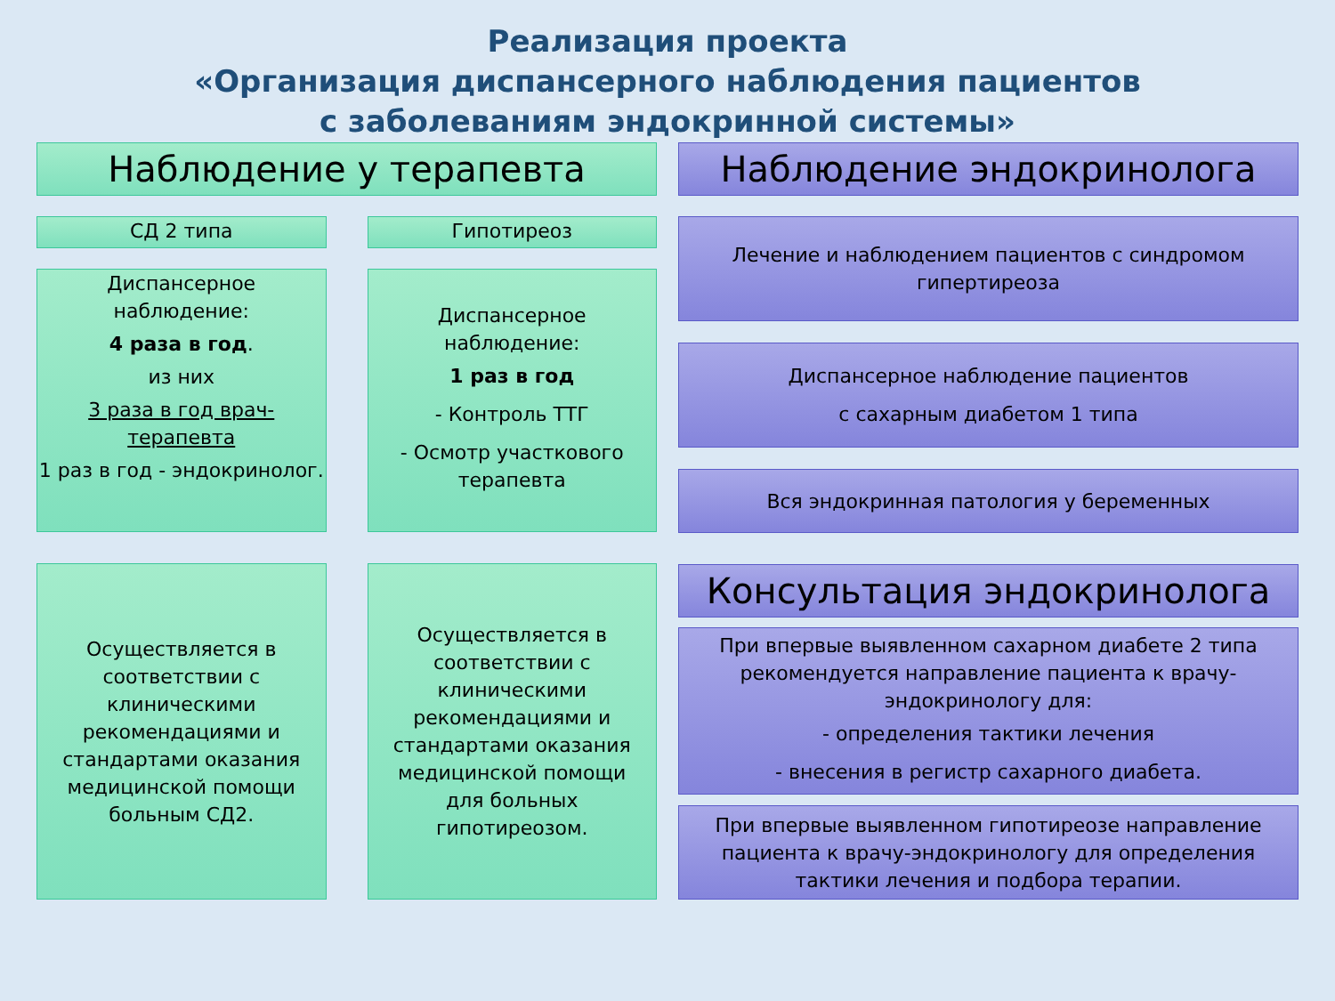Реализация проекта
«Организация диспансерного наблюдения пациентов
с заболеваниям эндокринной системы»
Наблюдение у терапевта
СД 2 типа
Диспансерное наблюдение:
4 раза в год.
из них
3 раза в год врач-терапевта
1 раз в год - эндокринолог.
Осуществляется в соответствии с клиническими рекомендациями и стандартами оказания медицинской помощи больным СД2.
Гипотиреоз
Диспансерное наблюдение:
1 раз в год
- Контроль ТТГ
- Осмотр участкового терапевта
Осуществляется в соответствии с клиническими рекомендациями и стандартами оказания медицинской помощи для больных гипотиреозом.
Наблюдение эндокринолога
Лечение и наблюдением пациентов с синдромом гипертиреоза
Диспансерное наблюдение пациентов
с сахарным диабетом 1 типа
Вся эндокринная патология у беременных
Консультация эндокринолога
При впервые выявленном сахарном диабете 2 типа рекомендуется направление пациента к врачу-эндокринологу для:
- определения тактики лечения
- внесения в регистр сахарного диабета.
При впервые выявленном гипотиреозе направление пациента к врачу-эндокринологу для определения тактики лечения и подбора терапии.